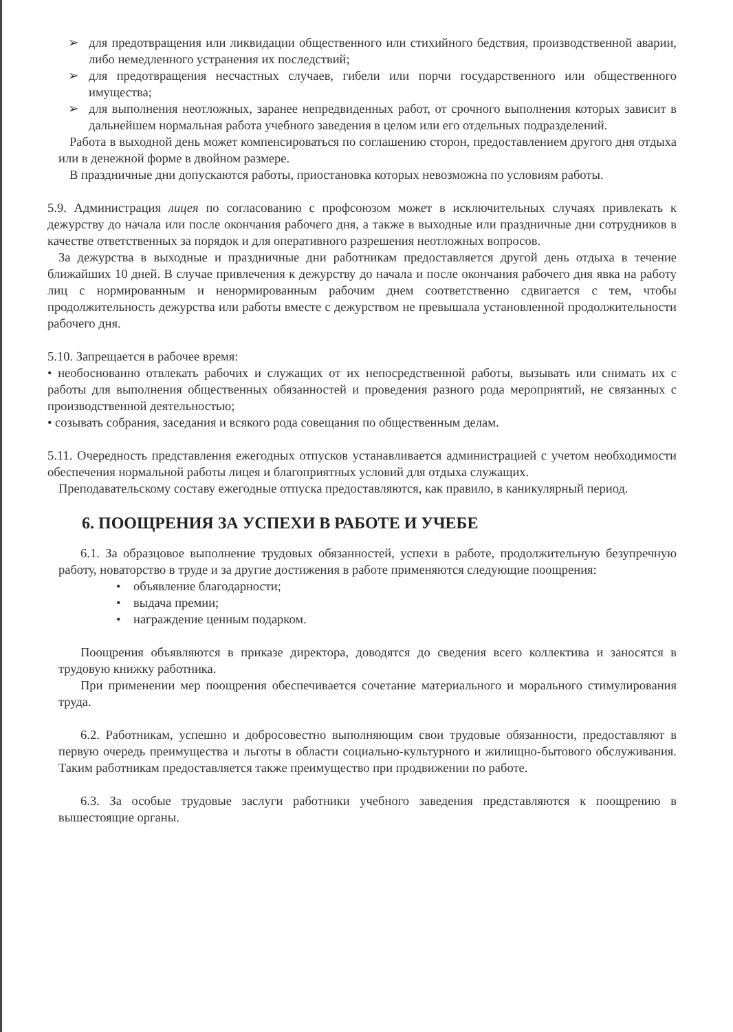➢ для предотвращения или ликвидации общественного или стихийного бедствия, производственной аварии, либо немедленного устранения их последствий;
➢ для предотвращения несчастных случаев, гибели или порчи государственного или общественного имущества;
➢ для выполнения неотложных, заранее непредвиденных работ, от срочного выполнения которых зависит в дальнейшем нормальная работа учебного заведения в целом или его отдельных подразделений.
Работа в выходной день может компенсироваться по соглашению сторон, предоставлением другого дня отдыха или в денежной форме в двойном размере.
В праздничные дни допускаются работы, приостановка которых невозможна по условиям работы.
5.9. Администрация лицея по согласованию с профсоюзом может в исключительных случаях привлекать к дежурству до начала или после окончания рабочего дня, а также в выходные или праздничные дни сотрудников в качестве ответственных за порядок и для оперативного разрешения неотложных вопросов.
За дежурства в выходные и праздничные дни работникам предоставляется другой день отдыха в течение ближайших 10 дней. В случае привлечения к дежурству до начала и после окончания рабочего дня явка на работу лиц с нормированным и ненормированным рабочим днем соответственно сдвигается с тем, чтобы продолжительность дежурства или работы вместе с дежурством не превышала установленной продолжительности рабочего дня.
5.10. Запрещается в рабочее время:
• необоснованно отвлекать рабочих и служащих от их непосредственной работы, вызывать или снимать их с работы для выполнения общественных обязанностей и проведения разного рода мероприятий, не связанных с производственной деятельностью;
• созывать собрания, заседания и всякого рода совещания по общественным делам.
5.11. Очередность представления ежегодных отпусков устанавливается администрацией с учетом необходимости обеспечения нормальной работы лицея и благоприятных условий для отдыха служащих.
Преподавательскому составу ежегодные отпуска предоставляются, как правило, в каникулярный период.
6. ПООЩРЕНИЯ ЗА УСПЕХИ В РАБОТЕ И УЧЕБЕ
6.1. За образцовое выполнение трудовых обязанностей, успехи в работе, продолжительную безупречную работу, новаторство в труде и за другие достижения в работе применяются следующие поощрения:
• объявление благодарности;
• выдача премии;
• награждение ценным подарком.
Поощрения объявляются в приказе директора, доводятся до сведения всего коллектива и заносятся в трудовую книжку работника.
При применении мер поощрения обеспечивается сочетание материального и морального стимулирования труда.
6.2. Работникам, успешно и добросовестно выполняющим свои трудовые обязанности, предоставляют в первую очередь преимущества и льготы в области социально-культурного и жилищно-бытового обслуживания. Таким работникам предоставляется также преимущество при продвижении по работе.
6.3. За особые трудовые заслуги работники учебного заведения представляются к поощрению в вышестоящие органы.